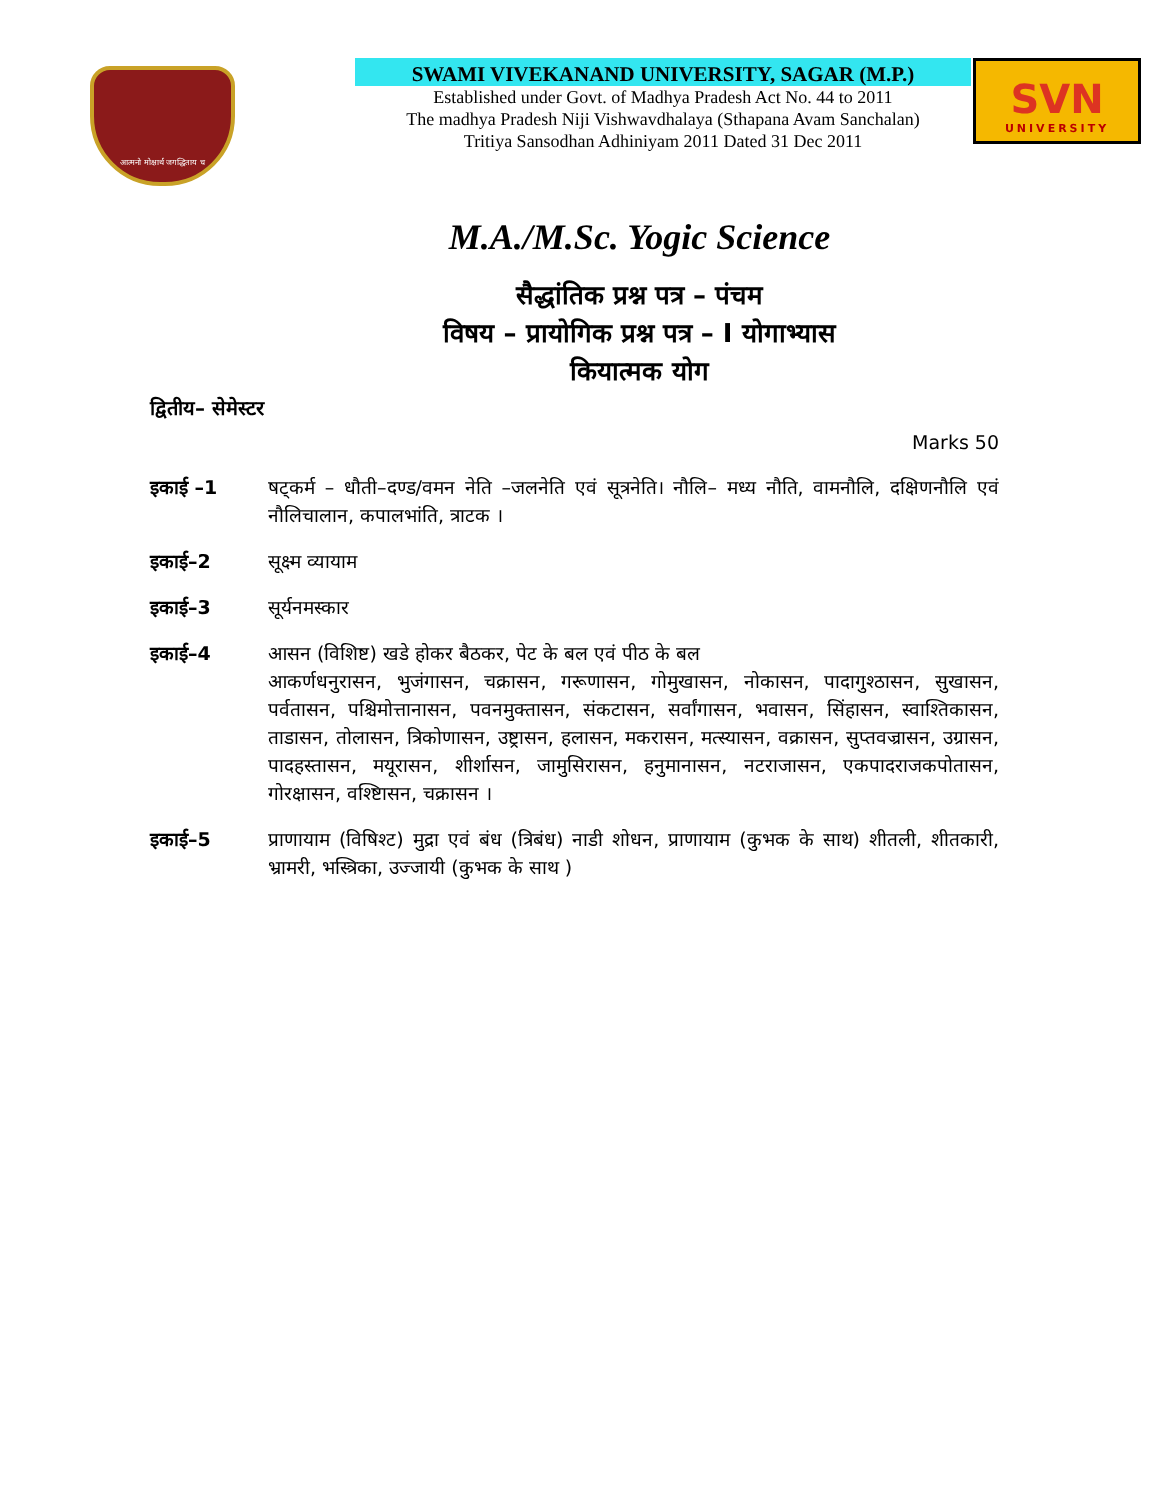आत्मनो मोक्षार्थ जगद्धिताय च
SWAMI VIVEKANAND UNIVERSITY, SAGAR (M.P.)
Established under Govt. of Madhya Pradesh Act No. 44 to 2011
The madhya Pradesh Niji Vishwavdhalaya (Sthapana Avam Sanchalan)
Tritiya Sansodhan Adhiniyam 2011 Dated 31 Dec 2011
SVN
UNIVERSITY
M.A./M.Sc. Yogic Science
सैद्धांतिक प्रश्न पत्र – पंचम
विषय – प्रायोगिक प्रश्न पत्र – I योगाभ्यास
कियात्मक योग
द्वितीय– सेमेस्टर
Marks 50
इकाई –1 षट्कर्म – धौती–दण्ड/वमन नेति –जलनेति एवं सूत्रनेति। नौलि– मध्य नौति, वामनौलि, दक्षिणनौलि एवं नौलिचालान, कपालभांति, त्राटक ।
इकाई–2 सूक्ष्म व्यायाम
इकाई–3 सूर्यनमस्कार
इकाई–4 आसन (विशिष्ट) खडे होकर बैठकर, पेट के बल एवं पीठ के बल
आकर्णधनुरासन, भुजंगासन, चक्रासन, गरूणासन, गोमुखासन, नोकासन, पादागुश्ठासन, सुखासन, पर्वतासन, पश्चिमोत्तानासन, पवनमुक्तासन, संकटासन, सर्वांगासन, भवासन, सिंहासन, स्वाश्तिकासन, ताडासन, तोलासन, त्रिकोणासन, उष्ट्रासन, हलासन, मकरासन, मत्स्यासन, वक्रासन, सुप्तवज्रासन, उग्रासन, पादहस्तासन, मयूरासन, शीर्शासन, जामुसिरासन, हनुमानासन, नटराजासन, एकपादराजकपोतासन, गोरक्षासन, वश्ष्टिासन, चक्रासन ।
इकाई–5 प्राणायाम (विषिश्ट) मुद्रा एवं बंध (त्रिबंध) नाडी शोधन, प्राणायाम (कुभक के साथ) शीतली, शीतकारी, भ्रामरी, भस्त्रिका, उज्जायी (कुभक के साथ )